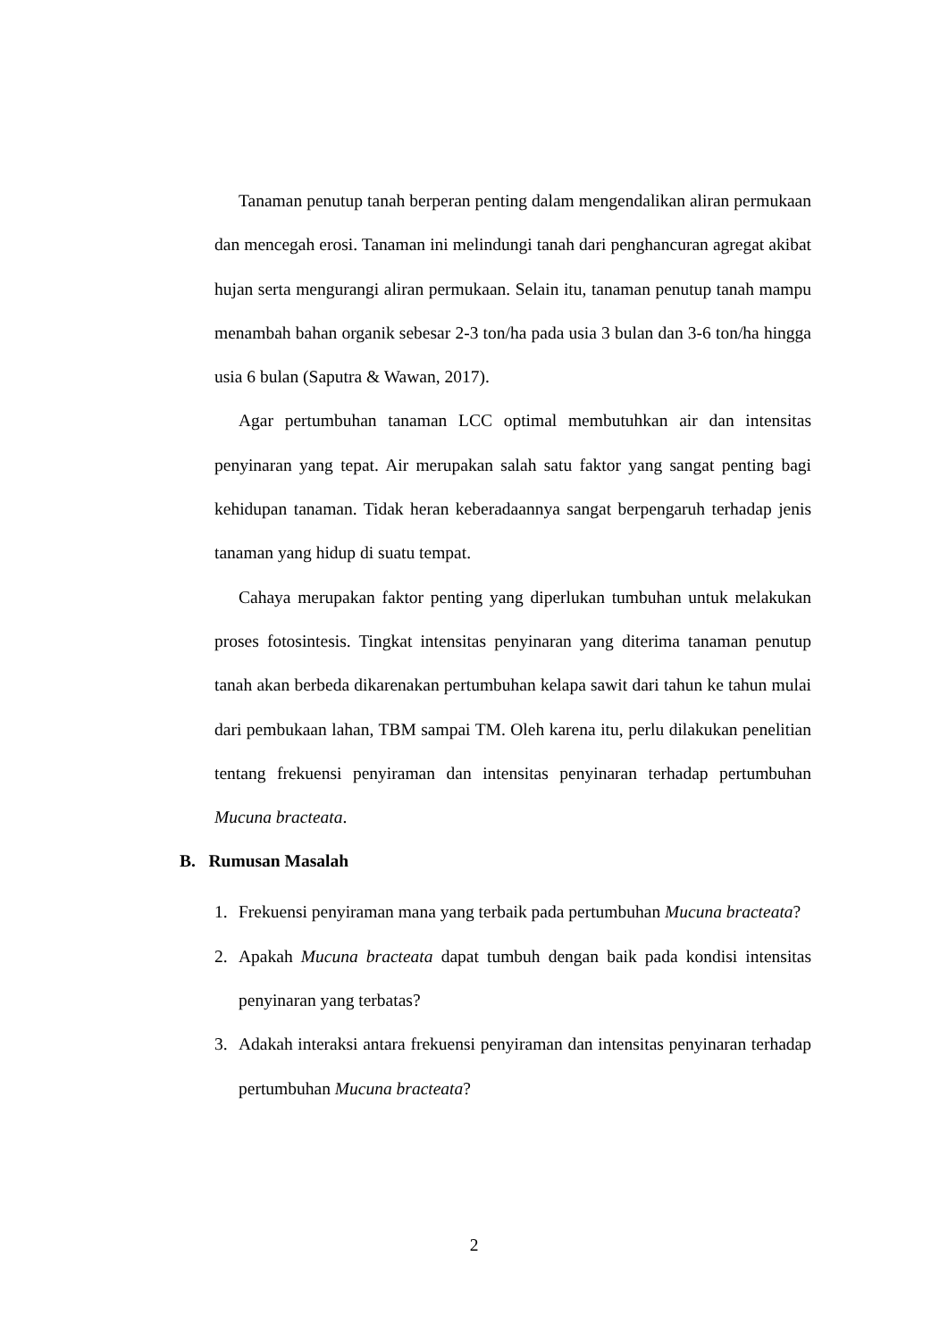Tanaman penutup tanah berperan penting dalam mengendalikan aliran permukaan dan mencegah erosi. Tanaman ini melindungi tanah dari penghancuran agregat akibat hujan serta mengurangi aliran permukaan. Selain itu, tanaman penutup tanah mampu menambah bahan organik sebesar 2-3 ton/ha pada usia 3 bulan dan 3-6 ton/ha hingga usia 6 bulan (Saputra & Wawan, 2017).
Agar pertumbuhan tanaman LCC optimal membutuhkan air dan intensitas penyinaran yang tepat. Air merupakan salah satu faktor yang sangat penting bagi kehidupan tanaman. Tidak heran keberadaannya sangat berpengaruh terhadap jenis tanaman yang hidup di suatu tempat.
Cahaya merupakan faktor penting yang diperlukan tumbuhan untuk melakukan proses fotosintesis. Tingkat intensitas penyinaran yang diterima tanaman penutup tanah akan berbeda dikarenakan pertumbuhan kelapa sawit dari tahun ke tahun mulai dari pembukaan lahan, TBM sampai TM. Oleh karena itu, perlu dilakukan penelitian tentang frekuensi penyiraman dan intensitas penyinaran terhadap pertumbuhan Mucuna bracteata.
B. Rumusan Masalah
1. Frekuensi penyiraman mana yang terbaik pada pertumbuhan Mucuna bracteata?
2. Apakah Mucuna bracteata dapat tumbuh dengan baik pada kondisi intensitas penyinaran yang terbatas?
3. Adakah interaksi antara frekuensi penyiraman dan intensitas penyinaran terhadap pertumbuhan Mucuna bracteata?
2